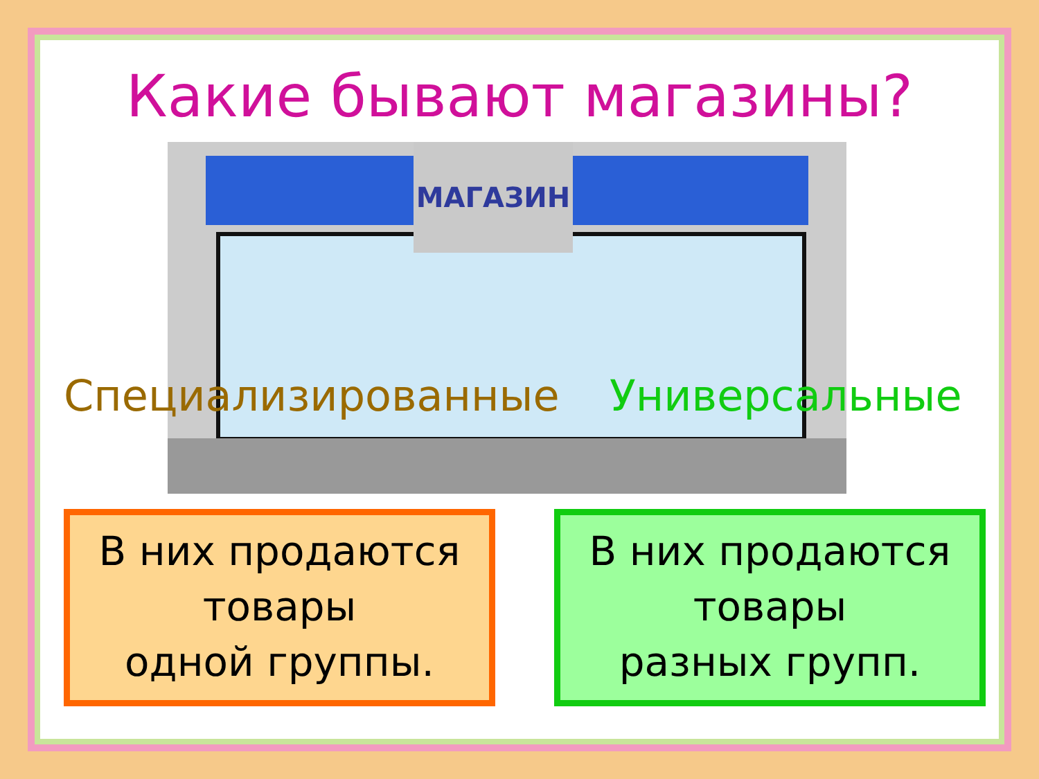Какие бывают магазины?
МАГАЗИН
Специализированные Универсальные
В них продаются
товары
одной группы.
В них продаются
товары
разных групп.